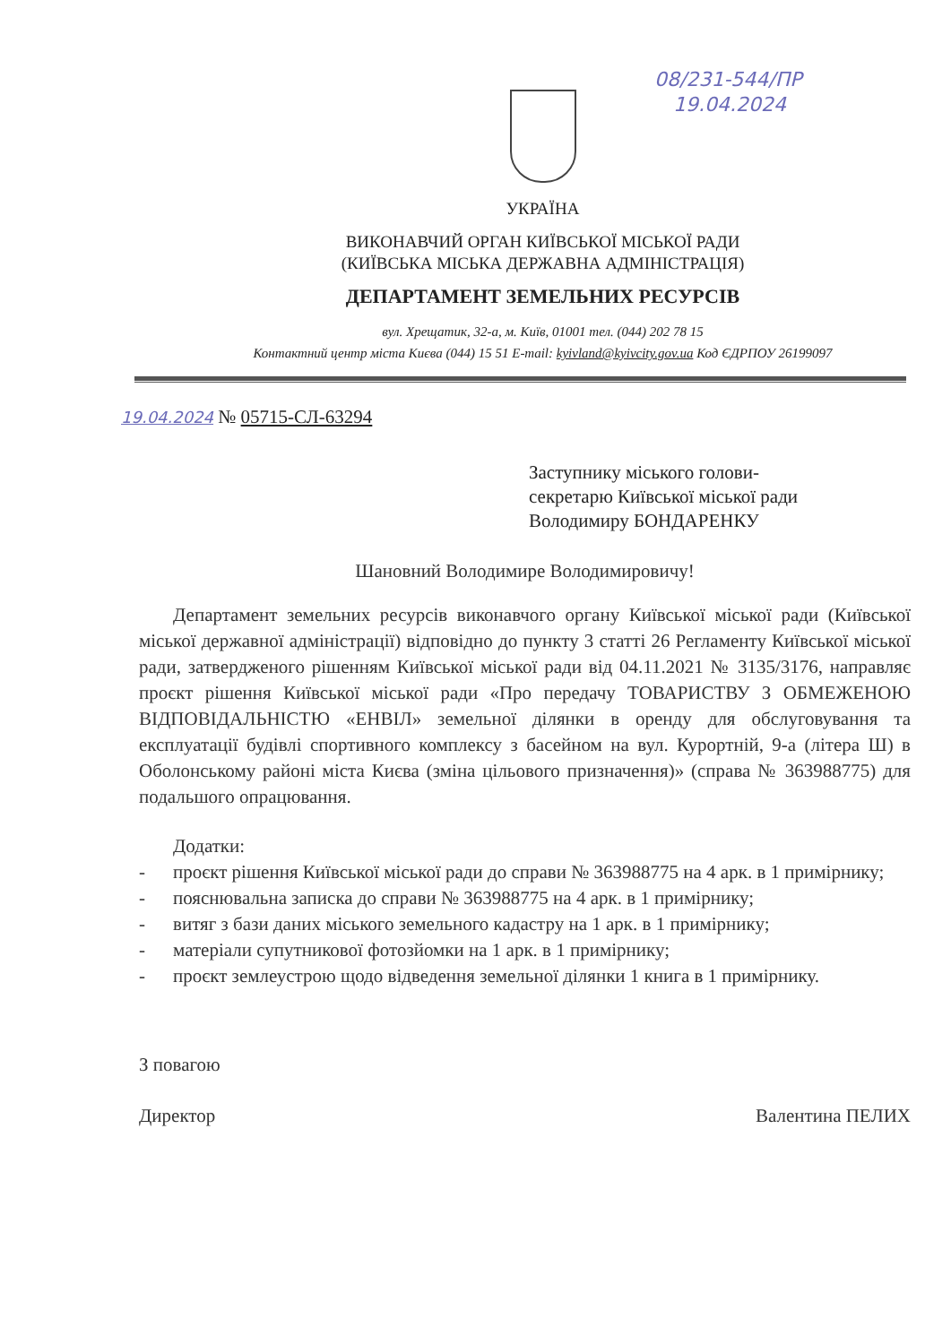08/231-544/ПР
19.04.2024
УКРАЇНА
ВИКОНАВЧИЙ ОРГАН КИЇВСЬКОЇ МІСЬКОЇ РАДИ
(КИЇВСЬКА МІСЬКА ДЕРЖАВНА АДМІНІСТРАЦІЯ)
ДЕПАРТАМЕНТ ЗЕМЕЛЬНИХ РЕСУРСІВ
вул. Хрещатик, 32-а, м. Київ, 01001 тел. (044) 202 78 15
Контактний центр міста Києва (044) 15 51 E-mail: kyivland@kyivcity.gov.ua Код ЄДРПОУ 26199097
19.04.2024 № 05715-СЛ-63294
Заступнику міського голови-
секретарю Київської міської ради
Володимиру БОНДАРЕНКУ
Шановний Володимире Володимировичу!
Департамент земельних ресурсів виконавчого органу Київської міської ради (Київської міської державної адміністрації) відповідно до пункту 3 статті 26 Регламенту Київської міської ради, затвердженого рішенням Київської міської ради від 04.11.2021 № 3135/3176, направляє проєкт рішення Київської міської ради «Про передачу ТОВАРИСТВУ З ОБМЕЖЕНОЮ ВІДПОВІДАЛЬНІСТЮ «ЕНВІЛ» земельної ділянки в оренду для обслуговування та експлуатації будівлі спортивного комплексу з басейном на вул. Курортній, 9-а (літера Ш) в Оболонському районі міста Києва (зміна цільового призначення)» (справа № 363988775) для подальшого опрацювання.
Додатки:
- проєкт рішення Київської міської ради до справи № 363988775 на 4 арк. в 1 примірнику;
- пояснювальна записка до справи № 363988775 на 4 арк. в 1 примірнику;
- витяг з бази даних міського земельного кадастру на 1 арк. в 1 примірнику;
- матеріали супутникової фотозйомки на 1 арк. в 1 примірнику;
- проєкт землеустрою щодо відведення земельної ділянки 1 книга в 1 примірнику.
З повагою
Директор Валентина ПЕЛИХ